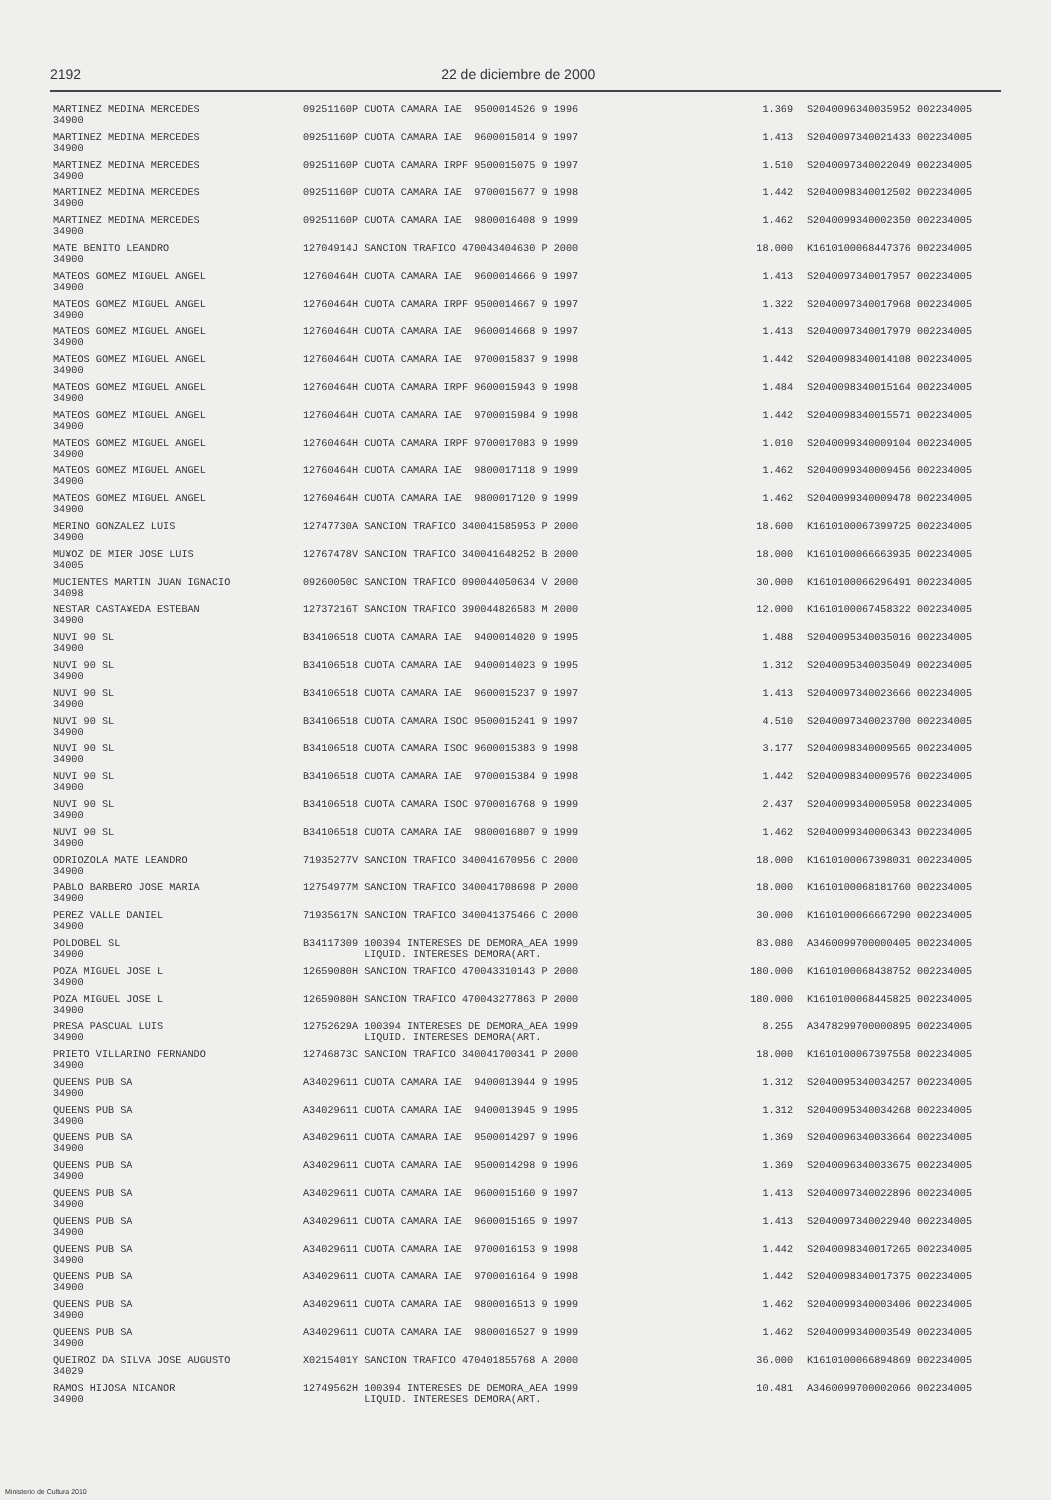2192 22 de diciembre de 2000
| MARTINEZ MEDINA MERCEDES 34900 | 09251160P CUOTA CAMARA IAE 9500014526 9 1996 | 1.369 | S2040096340035952 002234005 |
| MARTINEZ MEDINA MERCEDES 34900 | 09251160P CUOTA CAMARA IAE 9600015014 9 1997 | 1.413 | S2040097340021433 002234005 |
| MARTINEZ MEDINA MERCEDES 34900 | 09251160P CUOTA CAMARA IRPF 9500015075 9 1997 | 1.510 | S2040097340022049 002234005 |
| MARTINEZ MEDINA MERCEDES 34900 | 09251160P CUOTA CAMARA IAE 9700015677 9 1998 | 1.442 | S2040098340012502 002234005 |
| MARTINEZ MEDINA MERCEDES 34900 | 09251160P CUOTA CAMARA IAE 9800016408 9 1999 | 1.462 | S2040099340002350 002234005 |
| MATE BENITO LEANDRO 34900 | 12704914J SANCION TRAFICO 470043404630 P 2000 | 18.000 | K1610100068447376 002234005 |
| MATEOS GOMEZ MIGUEL ANGEL 34900 | 12760464H CUOTA CAMARA IAE 9600014666 9 1997 | 1.413 | S2040097340017957 002234005 |
| MATEOS GOMEZ MIGUEL ANGEL 34900 | 12760464H CUOTA CAMARA IRPF 9500014667 9 1997 | 1.322 | S2040097340017968 002234005 |
| MATEOS GOMEZ MIGUEL ANGEL 34900 | 12760464H CUOTA CAMARA IAE 9600014668 9 1997 | 1.413 | S2040097340017979 002234005 |
| MATEOS GOMEZ MIGUEL ANGEL 34900 | 12760464H CUOTA CAMARA IAE 9700015837 9 1998 | 1.442 | S2040098340014108 002234005 |
| MATEOS GOMEZ MIGUEL ANGEL 34900 | 12760464H CUOTA CAMARA IRPF 9600015943 9 1998 | 1.484 | S2040098340015164 002234005 |
| MATEOS GOMEZ MIGUEL ANGEL 34900 | 12760464H CUOTA CAMARA IAE 9700015984 9 1998 | 1.442 | S2040098340015571 002234005 |
| MATEOS GOMEZ MIGUEL ANGEL 34900 | 12760464H CUOTA CAMARA IRPF 9700017083 9 1999 | 1.010 | S2040099340009104 002234005 |
| MATEOS GOMEZ MIGUEL ANGEL 34900 | 12760464H CUOTA CAMARA IAE 9800017118 9 1999 | 1.462 | S2040099340009456 002234005 |
| MATEOS GOMEZ MIGUEL ANGEL 34900 | 12760464H CUOTA CAMARA IAE 9800017120 9 1999 | 1.462 | S2040099340009478 002234005 |
| MERINO GONZALEZ LUIS 34900 | 12747730A SANCION TRAFICO 340041585953 P 2000 | 18.600 | K1610100067399725 002234005 |
| MU¥OZ DE MIER JOSE LUIS 34005 | 12767478V SANCION TRAFICO 340041648252 B 2000 | 18.000 | K1610100066663935 002234005 |
| MUCIENTES MARTIN JUAN IGNACIO 34098 | 09260050C SANCION TRAFICO 090044050634 V 2000 | 30.000 | K1610100066296491 002234005 |
| NESTAR CASTA¥EDA ESTEBAN 34900 | 12737216T SANCION TRAFICO 390044826583 M 2000 | 12.000 | K1610100067458322 002234005 |
| NUVI 90 SL 34900 | B34106518 CUOTA CAMARA IAE 9400014020 9 1995 | 1.488 | S2040095340035016 002234005 |
| NUVI 90 SL 34900 | B34106518 CUOTA CAMARA IAE 9400014023 9 1995 | 1.312 | S2040095340035049 002234005 |
| NUVI 90 SL 34900 | B34106518 CUOTA CAMARA IAE 9600015237 9 1997 | 1.413 | S2040097340023666 002234005 |
| NUVI 90 SL 34900 | B34106518 CUOTA CAMARA ISOC 9500015241 9 1997 | 4.510 | S2040097340023700 002234005 |
| NUVI 90 SL 34900 | B34106518 CUOTA CAMARA ISOC 9600015383 9 1998 | 3.177 | S2040098340009565 002234005 |
| NUVI 90 SL 34900 | B34106518 CUOTA CAMARA IAE 9700015384 9 1998 | 1.442 | S2040098340009576 002234005 |
| NUVI 90 SL 34900 | B34106518 CUOTA CAMARA ISOC 9700016768 9 1999 | 2.437 | S2040099340005958 002234005 |
| NUVI 90 SL 34900 | B34106518 CUOTA CAMARA IAE 9800016807 9 1999 | 1.462 | S2040099340006343 002234005 |
| ODRIOZOLA MATE LEANDRO 34900 | 71935277V SANCION TRAFICO 340041670956 C 2000 | 18.000 | K1610100067398031 002234005 |
| PABLO BARBERO JOSE MARIA 34900 | 12754977M SANCION TRAFICO 340041708698 P 2000 | 18.000 | K1610100068181760 002234005 |
| PEREZ VALLE DANIEL 34900 | 71935617N SANCION TRAFICO 340041375466 C 2000 | 30.000 | K1610100066667290 002234005 |
| POLDOBEL SL 34900 | B34117309 100394 INTERESES DE DEMORA_AEA 1999 LIQUID. INTERESES DEMORA(ART. | 83.080 | A3460099700000405 002234005 |
| POZA MIGUEL JOSE L 34900 | 12659080H SANCION TRAFICO 470043310143 P 2000 | 180.000 | K1610100068438752 002234005 |
| POZA MIGUEL JOSE L 34900 | 12659080H SANCION TRAFICO 470043277863 P 2000 | 180.000 | K1610100068445825 002234005 |
| PRESA PASCUAL LUIS 34900 | 12752629A 100394 INTERESES DE DEMORA_AEA 1999 LIQUID. INTERESES DEMORA(ART. | 8.255 | A3478299700000895 002234005 |
| PRIETO VILLARINO FERNANDO 34900 | 12746873C SANCION TRAFICO 340041700341 P 2000 | 18.000 | K1610100067397558 002234005 |
| QUEENS PUB SA 34900 | A34029611 CUOTA CAMARA IAE 9400013944 9 1995 | 1.312 | S2040095340034257 002234005 |
| QUEENS PUB SA 34900 | A34029611 CUOTA CAMARA IAE 9400013945 9 1995 | 1.312 | S2040095340034268 002234005 |
| QUEENS PUB SA 34900 | A34029611 CUOTA CAMARA IAE 9500014297 9 1996 | 1.369 | S2040096340033664 002234005 |
| QUEENS PUB SA 34900 | A34029611 CUOTA CAMARA IAE 9500014298 9 1996 | 1.369 | S2040096340033675 002234005 |
| QUEENS PUB SA 34900 | A34029611 CUOTA CAMARA IAE 9600015160 9 1997 | 1.413 | S2040097340022896 002234005 |
| QUEENS PUB SA 34900 | A34029611 CUOTA CAMARA IAE 9600015165 9 1997 | 1.413 | S2040097340022940 002234005 |
| QUEENS PUB SA 34900 | A34029611 CUOTA CAMARA IAE 9700016153 9 1998 | 1.442 | S2040098340017265 002234005 |
| QUEENS PUB SA 34900 | A34029611 CUOTA CAMARA IAE 9700016164 9 1998 | 1.442 | S2040098340017375 002234005 |
| QUEENS PUB SA 34900 | A34029611 CUOTA CAMARA IAE 9800016513 9 1999 | 1.462 | S2040099340003406 002234005 |
| QUEENS PUB SA 34900 | A34029611 CUOTA CAMARA IAE 9800016527 9 1999 | 1.462 | S2040099340003549 002234005 |
| QUEIROZ DA SILVA JOSE AUGUSTO 34029 | X0215401Y SANCION TRAFICO 470401855768 A 2000 | 36.000 | K1610100066894869 002234005 |
| RAMOS HIJOSA NICANOR 34900 | 12749562H 100394 INTERESES DE DEMORA_AEA 1999 LIQUID. INTERESES DEMORA(ART. | 10.481 | A3460099700002066 002234005 |
Ministerio de Cultura 2010